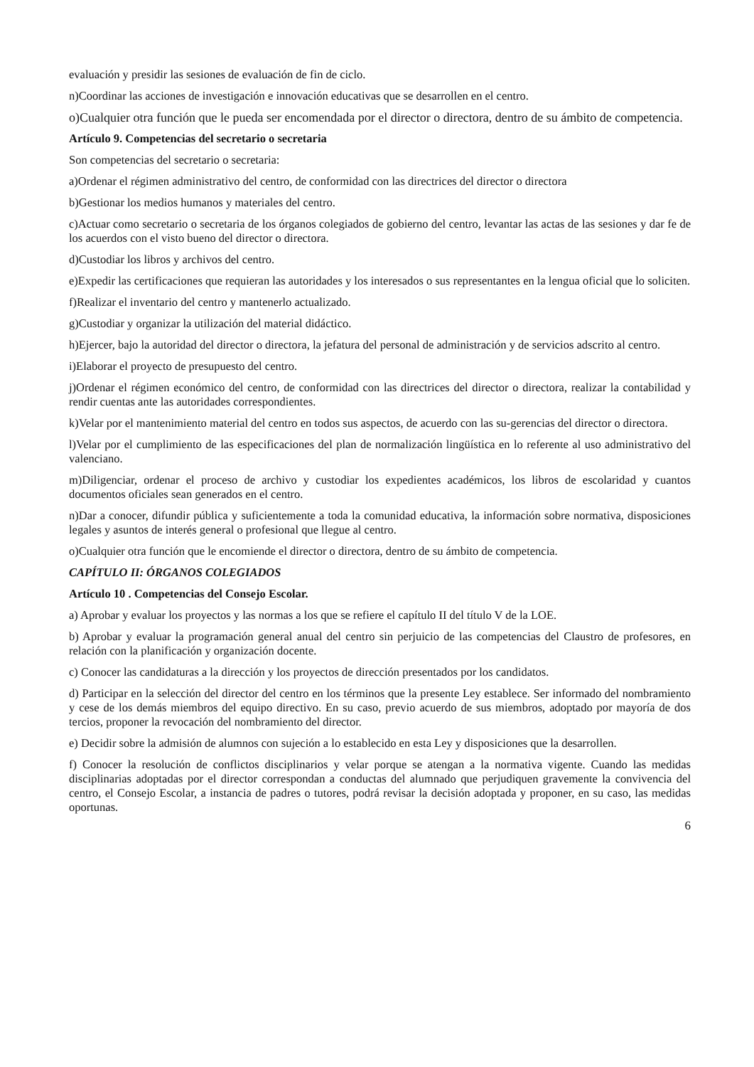evaluación y presidir las sesiones de evaluación de fin de ciclo.
n)Coordinar las acciones de investigación e innovación educativas que se desarrollen en el centro.
o)Cualquier otra función que le pueda ser encomendada por el director o directora, dentro de su ámbito de competencia.
Artículo 9. Competencias del secretario o secretaria
Son competencias del secretario o secretaria:
a)Ordenar el régimen administrativo del centro, de conformidad con las directrices del director o directora
b)Gestionar los medios humanos y materiales del centro.
c)Actuar como secretario o secretaria de los órganos colegiados de gobierno del centro, levantar las actas de las sesiones y dar fe de los acuerdos con el visto bueno del director o directora.
d)Custodiar los libros y archivos del centro.
e)Expedir las certificaciones que requieran las autoridades y los interesados o sus representantes en la lengua oficial que lo soliciten.
f)Realizar el inventario del centro y mantenerlo actualizado.
g)Custodiar y organizar la utilización del material didáctico.
h)Ejercer, bajo la autoridad del director o directora, la jefatura del personal de administración y de servicios adscrito al centro.
i)Elaborar el proyecto de presupuesto del centro.
j)Ordenar el régimen económico del centro, de conformidad con las directrices del director o directora, realizar la contabilidad y rendir cuentas ante las autoridades correspondientes.
k)Velar por el mantenimiento material del centro en todos sus aspectos, de acuerdo con las su-gerencias del director o directora.
l)Velar por el cumplimiento de las especificaciones del plan de normalización lingüística en lo referente al uso administrativo del valenciano.
m)Diligenciar, ordenar el proceso de archivo y custodiar los expedientes académicos, los libros de escolaridad y cuantos documentos oficiales sean generados en el centro.
n)Dar a conocer, difundir pública y suficientemente a toda la comunidad educativa, la información sobre normativa, disposiciones legales y asuntos de interés general o profesional que llegue al centro.
o)Cualquier otra función que le encomiende el director o directora, dentro de su ámbito de competencia.
CAPÍTULO II: ÓRGANOS COLEGIADOS
Artículo 10 . Competencias del Consejo Escolar.
a) Aprobar y evaluar los proyectos y las normas a los que se refiere el capítulo II del título V de la LOE.
b) Aprobar y evaluar la programación general anual del centro sin perjuicio de las competencias del Claustro de profesores, en relación con la planificación y organización docente.
c) Conocer las candidaturas a la dirección y los proyectos de dirección presentados por los candidatos.
d) Participar en la selección del director del centro en los términos que la presente Ley establece. Ser informado del nombramiento y cese de los demás miembros del equipo directivo. En su caso, previo acuerdo de sus miembros, adoptado por mayoría de dos tercios, proponer la revocación del nombramiento del director.
e) Decidir sobre la admisión de alumnos con sujeción a lo establecido en esta Ley y disposiciones que la desarrollen.
f) Conocer la resolución de conflictos disciplinarios y velar porque se atengan a la normativa vigente. Cuando las medidas disciplinarias adoptadas por el director correspondan a conductas del alumnado que perjudiquen gravemente la convivencia del centro, el Consejo Escolar, a instancia de padres o tutores, podrá revisar la decisión adoptada y proponer, en su caso, las medidas oportunas.
6